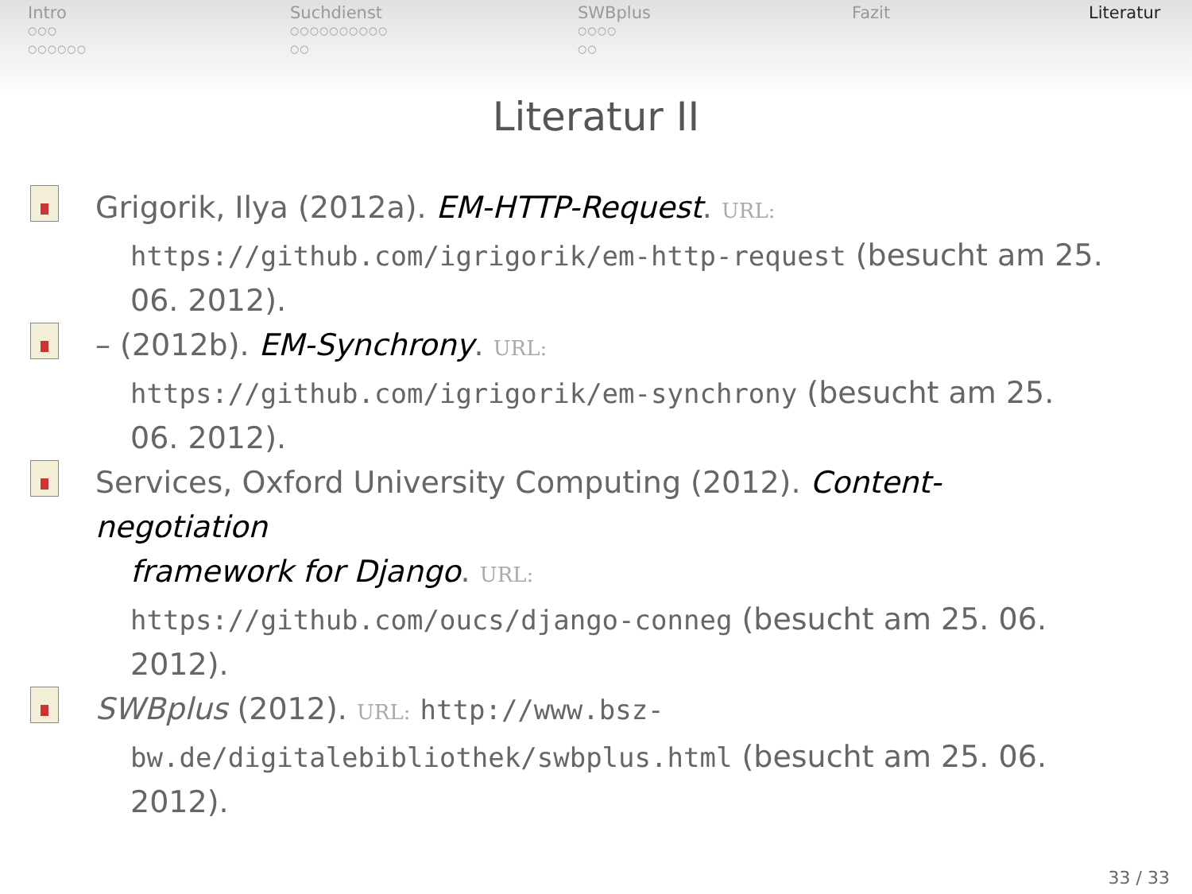Intro
○○○
○○○○○○
Suchdienst
○○○○○○○○○○
○○
SWBplus
○○○○
○○
Fazit Literatur
Literatur II
Grigorik, Ilya (2012a). EM-HTTP-Request. URL:
https://github.com/igrigorik/em-http-request (besucht am 25. 06. 2012).
– (2012b). EM-Synchrony. URL:
https://github.com/igrigorik/em-synchrony (besucht am 25. 06. 2012).
Services, Oxford University Computing (2012). Content-negotiation
framework for Django. URL:
https://github.com/oucs/django-conneg (besucht am 25. 06. 2012).
SWBplus (2012). URL: http://www.bsz-
bw.de/digitalebibliothek/swbplus.html (besucht am 25. 06. 2012).
33 / 33